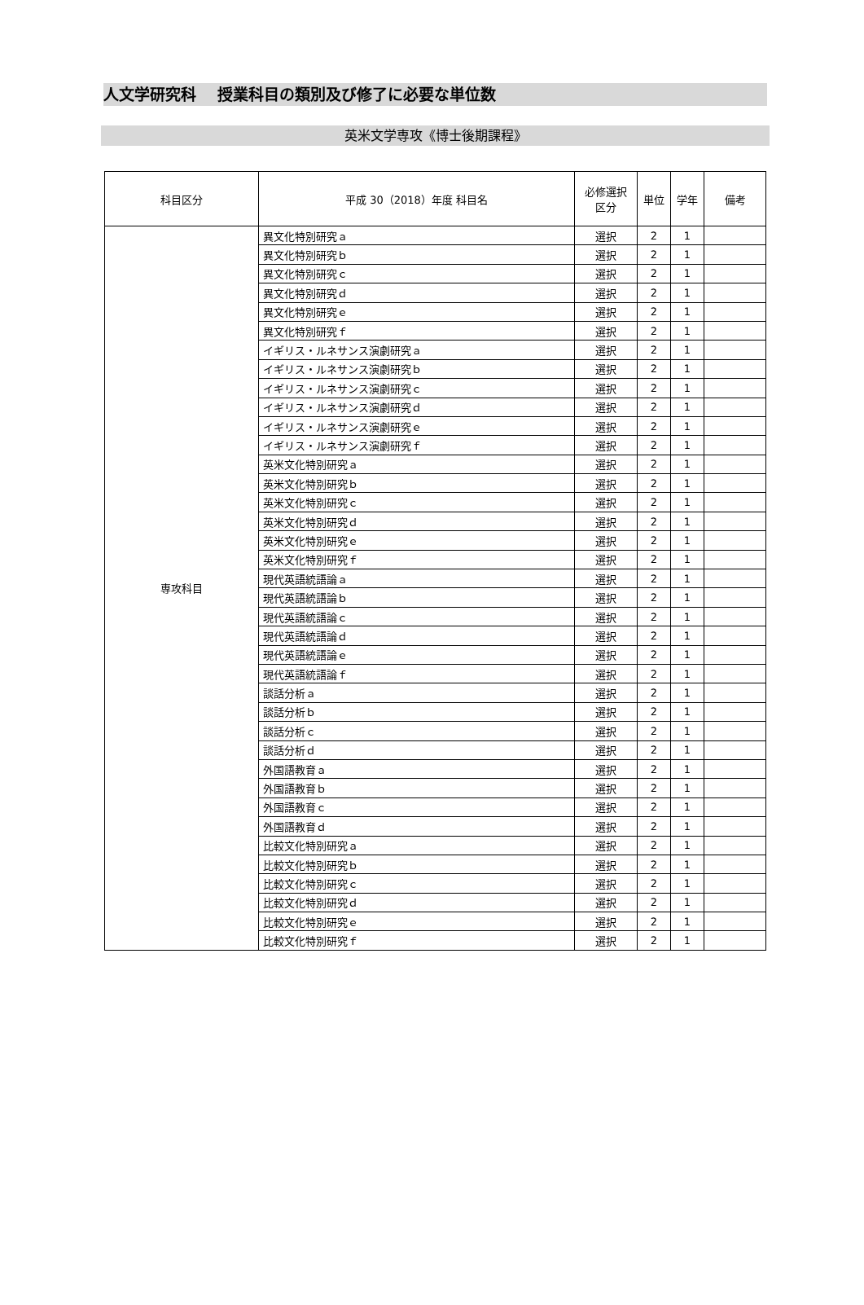人文学研究科　 授業科目の類別及び修了に必要な単位数
英米文学専攻《博士後期課程》
| 科目区分 | 平成 30（2018）年度 科目名 | 必修選択 区分 | 単位 | 学年 | 備考 |
| --- | --- | --- | --- | --- | --- |
| 専攻科目 | 異文化特別研究ａ | 選択 | 2 | 1 | |
| | 異文化特別研究ｂ | 選択 | 2 | 1 | |
| | 異文化特別研究ｃ | 選択 | 2 | 1 | |
| | 異文化特別研究ｄ | 選択 | 2 | 1 | |
| | 異文化特別研究ｅ | 選択 | 2 | 1 | |
| | 異文化特別研究ｆ | 選択 | 2 | 1 | |
| | イギリス・ルネサンス演劇研究ａ | 選択 | 2 | 1 | |
| | イギリス・ルネサンス演劇研究ｂ | 選択 | 2 | 1 | |
| | イギリス・ルネサンス演劇研究ｃ | 選択 | 2 | 1 | |
| | イギリス・ルネサンス演劇研究ｄ | 選択 | 2 | 1 | |
| | イギリス・ルネサンス演劇研究ｅ | 選択 | 2 | 1 | |
| | イギリス・ルネサンス演劇研究ｆ | 選択 | 2 | 1 | |
| | 英米文化特別研究ａ | 選択 | 2 | 1 | |
| | 英米文化特別研究ｂ | 選択 | 2 | 1 | |
| | 英米文化特別研究ｃ | 選択 | 2 | 1 | |
| | 英米文化特別研究ｄ | 選択 | 2 | 1 | |
| | 英米文化特別研究ｅ | 選択 | 2 | 1 | |
| | 英米文化特別研究ｆ | 選択 | 2 | 1 | |
| | 現代英語統語論ａ | 選択 | 2 | 1 | |
| | 現代英語統語論ｂ | 選択 | 2 | 1 | |
| | 現代英語統語論ｃ | 選択 | 2 | 1 | |
| | 現代英語統語論ｄ | 選択 | 2 | 1 | |
| | 現代英語統語論ｅ | 選択 | 2 | 1 | |
| | 現代英語統語論ｆ | 選択 | 2 | 1 | |
| | 談話分析ａ | 選択 | 2 | 1 | |
| | 談話分析ｂ | 選択 | 2 | 1 | |
| | 談話分析ｃ | 選択 | 2 | 1 | |
| | 談話分析ｄ | 選択 | 2 | 1 | |
| | 外国語教育ａ | 選択 | 2 | 1 | |
| | 外国語教育ｂ | 選択 | 2 | 1 | |
| | 外国語教育ｃ | 選択 | 2 | 1 | |
| | 外国語教育ｄ | 選択 | 2 | 1 | |
| | 比較文化特別研究ａ | 選択 | 2 | 1 | |
| | 比較文化特別研究ｂ | 選択 | 2 | 1 | |
| | 比較文化特別研究ｃ | 選択 | 2 | 1 | |
| | 比較文化特別研究ｄ | 選択 | 2 | 1 | |
| | 比較文化特別研究ｅ | 選択 | 2 | 1 | |
| | 比較文化特別研究ｆ | 選択 | 2 | 1 | |